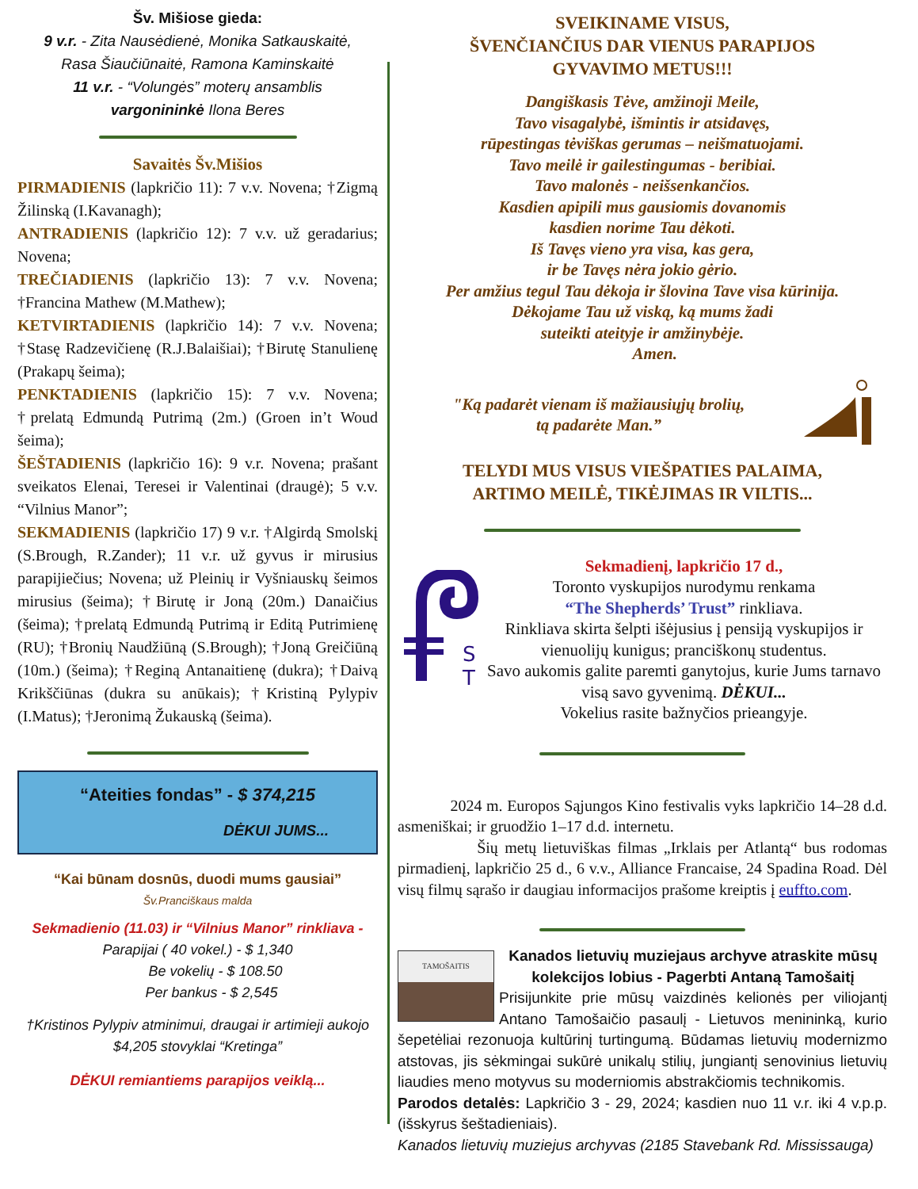Šv. Mišiose gieda:
9 v.r. - Zita Nausėdienė, Monika Satkauskaitė,
Rasa Šiaučiūnaitė, Ramona Kaminskaitė
11 v.r. - “Volungės” moterų ansamblis
vargonininkė Ilona Beres
Savaitės Šv.Mišios
PIRMADIENIS (lapkričio 11): 7 v.v. Novena; †Zigmą Žilinską (I.Kavanagh);
ANTRADIENIS (lapkričio 12): 7 v.v. už geradarius; Novena;
TREČIADIENIS (lapkričio 13): 7 v.v. Novena; †Francina Mathew (M.Mathew);
KETVIRTADIENIS (lapkričio 14): 7 v.v. Novena; †Stasę Radzevičienę (R.J.Balaišiai); †Birutę Stanulienę (Prakapų šeima);
PENKTADIENIS (lapkričio 15): 7 v.v. Novena; †prelatą Edmundą Putrimą (2m.) (Groen in’t Woud šeima);
ŠEŠTADIENIS (lapkričio 16): 9 v.r. Novena; prašant sveikatos Elenai, Teresei ir Valentinai (draugė); 5 v.v. “Vilnius Manor”;
SEKMADIENIS (lapkričio 17) 9 v.r. †Algirdą Smolskį (S.Brough, R.Zander); 11 v.r. už gyvus ir mirusius parapijiečius; Novena; už Pleinių ir Vyšniauskų šeimos mirusius (šeima); †Birutę ir Joną (20m.) Danaičius (šeima); †prelatą Edmundą Putrimą ir Editą Putrimienę (RU); †Bronių Naudžiūną (S.Brough); †Joną Greičiūną (10m.) (šeima); †Reginą Antanaitienę (dukra); †Daivą Krikščiūnas (dukra su anūkais); †Kristiną Pylypiv (I.Matus); †Jeronimą Žukauską (šeima).
“Ateities fondas” - $ 374,215
DĖKUI JUMS...
“Kai būnam dosnūs, duodi mums gausiai”
Šv.Pranciškaus malda
Sekmadienio (11.03) ir “Vilnius Manor” rinkliava -
Parapijai ( 40 vokel.) - $ 1,340
Be vokelių - $ 108.50
Per bankus - $ 2,545
†Kristinos Pylypiv atminimui, draugai ir artimieji aukojo $4,205 stovyklai “Kretinga”
DĖKUI remiantiems parapijos veiklą...
SVEIKINAME VISUS,
ŠVENČIANČIUS DAR VIENUS PARAPIJOS
GYVAVIMO METUS!!!
Dangiškasis Tėve, amžinoji Meile,
Tavo visagalybė, išmintis ir atsidavęs,
rūpestingas tėviškas gerumas – neišmatuojami.
Tavo meilė ir gailestingumas - beribiai.
Tavo malonės - neišsenkančios.
Kasdien apipili mus gausiomis dovanomis
kasdien norime Tau dėkoti.
Iš Tavęs vieno yra visa, kas gera,
ir be Tavęs nėra jokio gėrio.
Per amžius tegul Tau dėkoja ir šlovina Tave visa kūrinija.
Dėkojame Tau už viską, ką mums žadi
suteikti ateityje ir amžinybėje.
Amen.
"Ką padarėt vienam iš mažiausiųjų brolių,
tą padarėte Man.”
TELYDI MUS VISUS VIEŠPATIES PALAIMA,
ARTIMO MEILĖ, TIKĖJIMAS IR VILTIS...
S
T
Sekmadienį, lapkričio 17 d.,
Toronto vyskupijos nurodymu renkama
“The Shepherds’ Trust” rinkliava.
Rinkliava skirta šelpti išėjusius į pensiją vyskupijos ir vienuolijų kunigus; pranciškonų studentus.
Savo aukomis galite paremti ganytojus, kurie Jums tarnavo visą savo gyvenimą. DĖKUI...
Vokelius rasite bažnyčios prieangyje.
2024 m. Europos Sąjungos Kino festivalis vyks lapkričio 14–28 d.d. asmeniškai; ir gruodžio 1–17 d.d. internetu.
Šių metų lietuviškas filmas „Irklais per Atlantą“ bus rodomas pirmadienį, lapkričio 25 d., 6 v.v., Alliance Francaise, 24 Spadina Road. Dėl visų filmų sąrašo ir daugiau informacijos prašome kreiptis į euffto.com.
TAMOŠAITIS
Kanados lietuvių muziejaus archyve atraskite mūsų kolekcijos lobius - Pagerbti Antaną Tamošaitį
Prisijunkite prie mūsų vaizdinės kelionės per viliojantį Antano Tamošaičio pasaulį - Lietuvos menininką, kurio šepetėliai rezonuoja kultūrinį turtingumą. Būdamas lietuvių modernizmo atstovas, jis sėkmingai sukūrė unikalų stilių, jungiantį senovinius lietuvių liaudies meno motyvus su moderniomis abstrakčiomis technikomis.
Parodos detalės: Lapkričio 3 - 29, 2024; kasdien nuo 11 v.r. iki 4 v.p.p. (išskyrus šeštadieniais).
Kanados lietuvių muziejus archyvas (2185 Stavebank Rd. Mississauga)